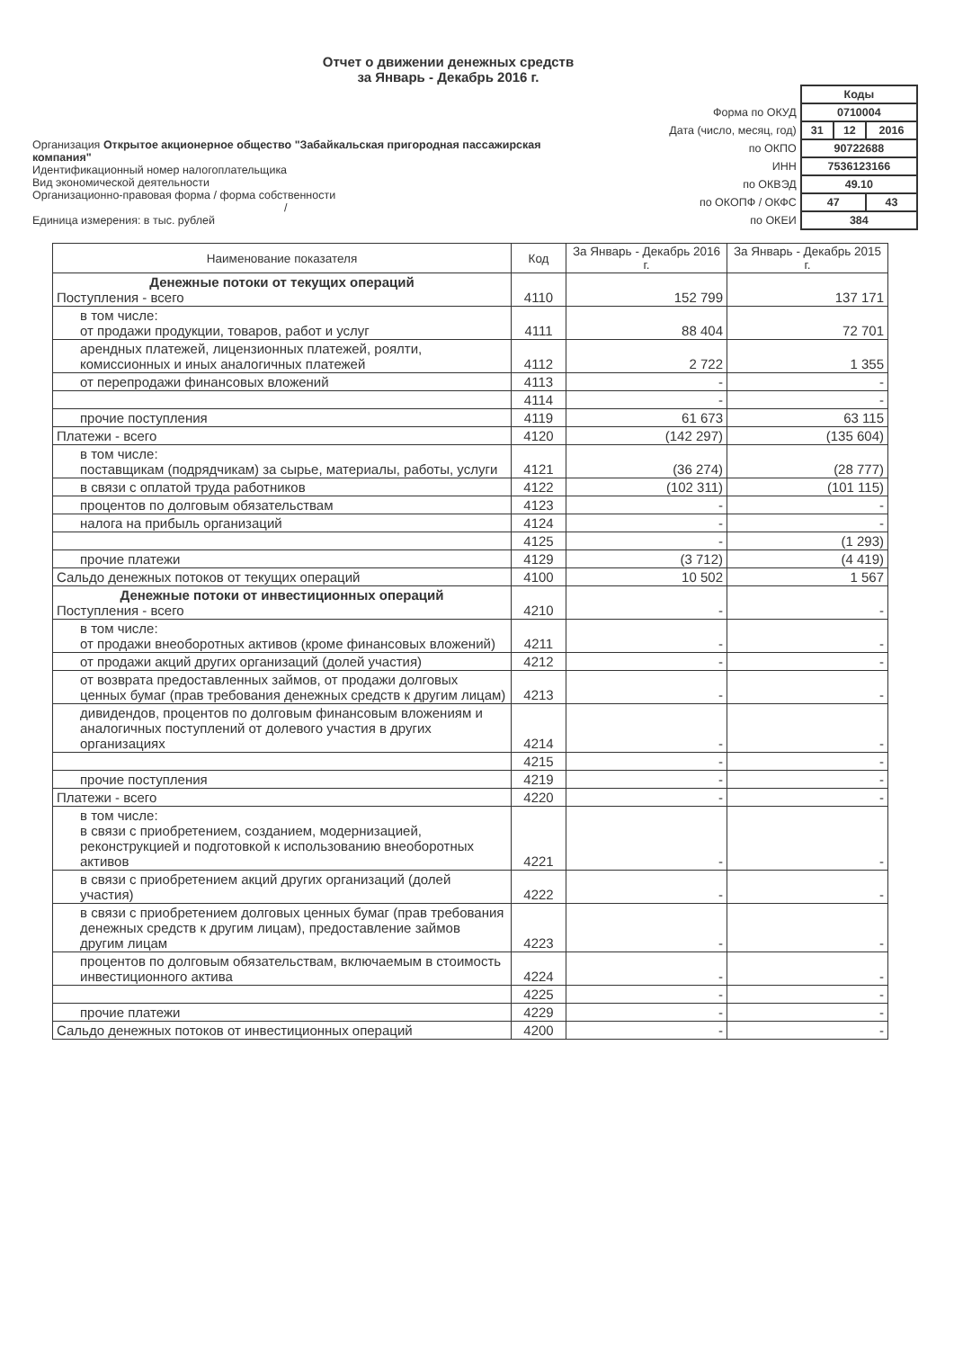Отчет о движении денежных средств
за Январь - Декабрь 2016 г.
Организация Открытое акционерное общество "Забайкальская пригородная пассажирская компания"
Идентификационный номер налогоплательщика
Вид экономической деятельности
Организационно-правовая форма / форма собственности
/
Единица измерения: в тыс. рублей
| | Коды | | |
| Форма по ОКУД | 0710004 | | |
| Дата (число, месяц, год) | 31 | 12 | 2016 |
| по ОКПО | 90722688 | | |
| ИНН | 7536123166 | | |
| по ОКВЭД | 49.10 | | |
| по ОКОПФ / ОКФС | 47 | | 43 |
| по ОКЕИ | 384 | | |
| Наименование показателя | Код | За Январь - Декабрь 2016 г. | За Январь - Декабрь 2015 г. |
| --- | --- | --- | --- |
| Денежные потоки от текущих операций Поступления - всего | 4110 | 152 799 | 137 171 |
| в том числе: от продажи продукции, товаров, работ и услуг | 4111 | 88 404 | 72 701 |
| арендных платежей, лицензионных платежей, роялти, комиссионных и иных аналогичных платежей | 4112 | 2 722 | 1 355 |
| от перепродажи финансовых вложений | 4113 | - | - |
| | 4114 | - | - |
| прочие поступления | 4119 | 61 673 | 63 115 |
| Платежи - всего | 4120 | (142 297) | (135 604) |
| в том числе: поставщикам (подрядчикам) за сырье, материалы, работы, услуги | 4121 | (36 274) | (28 777) |
| в связи с оплатой труда работников | 4122 | (102 311) | (101 115) |
| процентов по долговым обязательствам | 4123 | - | - |
| налога на прибыль организаций | 4124 | - | - |
| | 4125 | - | (1 293) |
| прочие платежи | 4129 | (3 712) | (4 419) |
| Сальдо денежных потоков от текущих операций | 4100 | 10 502 | 1 567 |
| Денежные потоки от инвестиционных операций Поступления - всего | 4210 | - | - |
| в том числе: от продажи внеоборотных активов (кроме финансовых вложений) | 4211 | - | - |
| от продажи акций других организаций (долей участия) | 4212 | - | - |
| от возврата предоставленных займов, от продажи долговых ценных бумаг (прав требования денежных средств к другим лицам) | 4213 | - | - |
| дивидендов, процентов по долговым финансовым вложениям и аналогичных поступлений от долевого участия в других организациях | 4214 | - | - |
| | 4215 | - | - |
| прочие поступления | 4219 | - | - |
| Платежи - всего | 4220 | - | - |
| в том числе: в связи с приобретением, созданием, модернизацией, реконструкцией и подготовкой к использованию внеоборотных активов | 4221 | - | - |
| в связи с приобретением акций других организаций (долей участия) | 4222 | - | - |
| в связи с приобретением долговых ценных бумаг (прав требования денежных средств к другим лицам), предоставление займов другим лицам | 4223 | - | - |
| процентов по долговым обязательствам, включаемым в стоимость инвестиционного актива | 4224 | - | - |
| | 4225 | - | - |
| прочие платежи | 4229 | - | - |
| Сальдо денежных потоков от инвестиционных операций | 4200 | - | - |